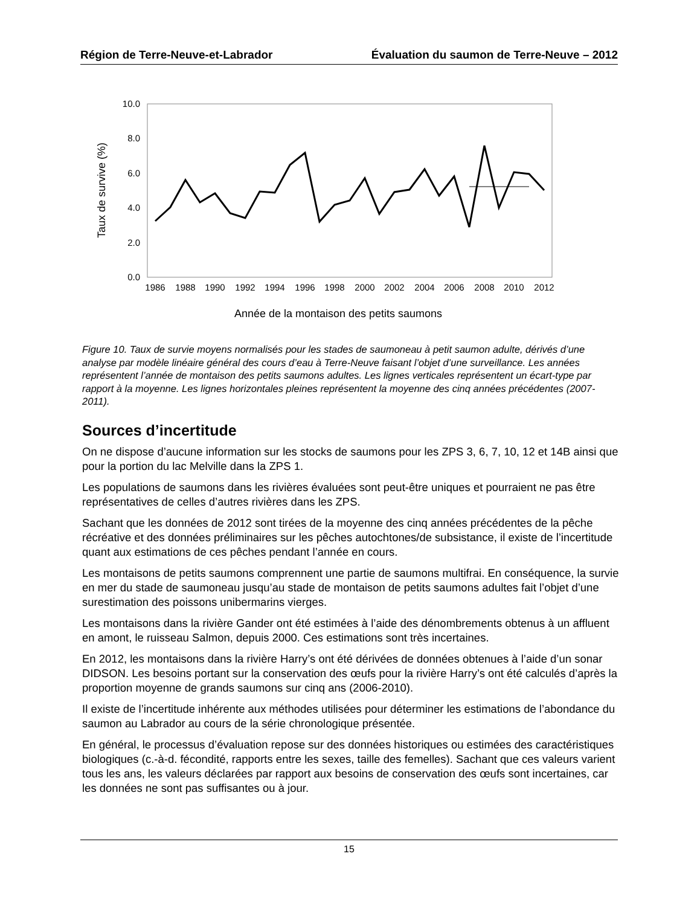Région de Terre-Neuve-et-Labrador Évaluation du saumon de Terre-Neuve – 2012
10.0
8.0
6.0
4.0
2.0
0.0
Taux de survive (%)
1986
1988
1990
1992
1994
1996
1998
2000
2002
2004
2006
2008
2010
2012
Année de la montaison des petits saumons
Figure 10. Taux de survie moyens normalisés pour les stades de saumoneau à petit saumon adulte, dérivés d’une analyse par modèle linéaire général des cours d’eau à Terre-Neuve faisant l’objet d’une surveillance. Les années représentent l’année de montaison des petits saumons adultes. Les lignes verticales représentent un écart-type par rapport à la moyenne. Les lignes horizontales pleines représentent la moyenne des cinq années précédentes (2007-2011).
Sources d’incertitude
On ne dispose d’aucune information sur les stocks de saumons pour les ZPS 3, 6, 7, 10, 12 et 14B ainsi que pour la portion du lac Melville dans la ZPS 1.
Les populations de saumons dans les rivières évaluées sont peut-être uniques et pourraient ne pas être représentatives de celles d’autres rivières dans les ZPS.
Sachant que les données de 2012 sont tirées de la moyenne des cinq années précédentes de la pêche récréative et des données préliminaires sur les pêches autochtones/de subsistance, il existe de l’incertitude quant aux estimations de ces pêches pendant l’année en cours.
Les montaisons de petits saumons comprennent une partie de saumons multifrai. En conséquence, la survie en mer du stade de saumoneau jusqu’au stade de montaison de petits saumons adultes fait l’objet d’une surestimation des poissons unibermarins vierges.
Les montaisons dans la rivière Gander ont été estimées à l’aide des dénombrements obtenus à un affluent en amont, le ruisseau Salmon, depuis 2000. Ces estimations sont très incertaines.
En 2012, les montaisons dans la rivière Harry’s ont été dérivées de données obtenues à l’aide d’un sonar DIDSON. Les besoins portant sur la conservation des œufs pour la rivière Harry’s ont été calculés d’après la proportion moyenne de grands saumons sur cinq ans (2006-2010).
Il existe de l’incertitude inhérente aux méthodes utilisées pour déterminer les estimations de l’abondance du saumon au Labrador au cours de la série chronologique présentée.
En général, le processus d’évaluation repose sur des données historiques ou estimées des caractéristiques biologiques (c.-à-d. fécondité, rapports entre les sexes, taille des femelles). Sachant que ces valeurs varient tous les ans, les valeurs déclarées par rapport aux besoins de conservation des œufs sont incertaines, car les données ne sont pas suffisantes ou à jour.
15